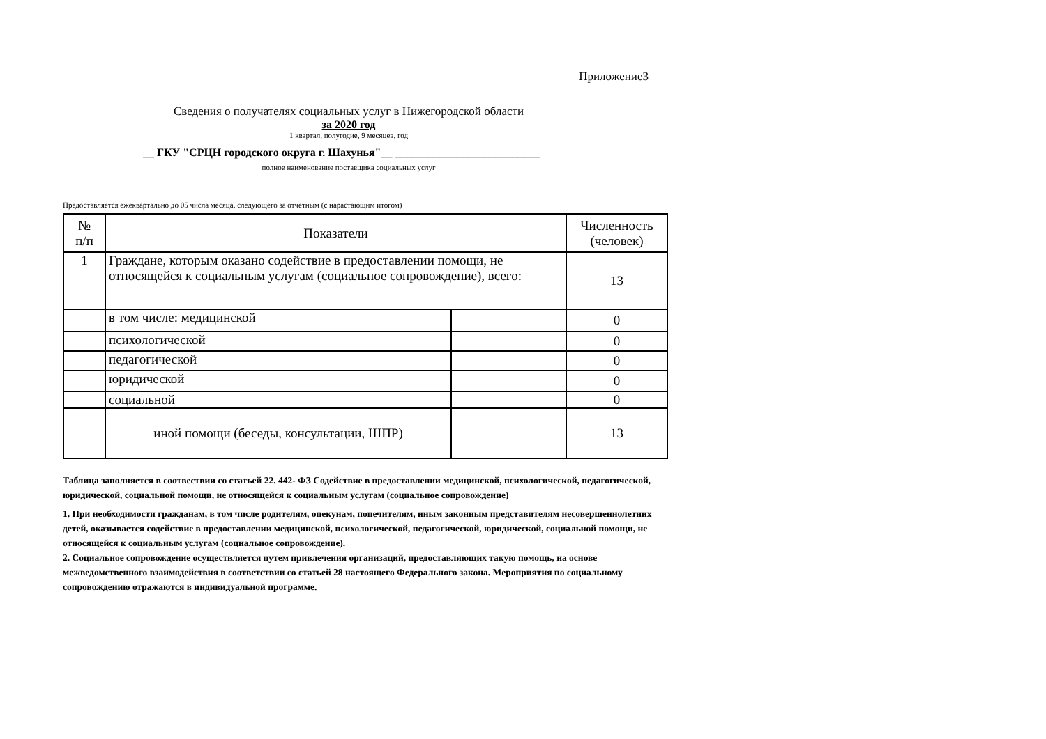Приложение3
Сведения о получателях социальных услуг в Нижегородской области
за 2020 год
1 квартал, полугодие, 9 месяцев, год
__ ГКУ "СРЦН городского округа г. Шахунья"__ __________________________
полное наименование поставщика социальных услуг
Предоставляется ежеквартально до 05 числа месяца, следующего за отчетным (с нарастающим итогом)
| № п/п | Показатели | | Численность (человек) |
| 1 | Граждане, которым оказано содействие в предоставлении помощи, не относящейся к социальным услугам (социальное сопровождение), всего: | | 13 |
| | в том числе: медицинской | | 0 |
| | психологической | | 0 |
| | педагогической | | 0 |
| | юридической | | 0 |
| | социальной | | 0 |
| | иной помощи (беседы, консультации, ШПР) | | 13 |
Таблица заполняется в соотвествии со статьей 22. 442- ФЗ Содействие в предоставлении медицинской, психологической, педагогической, юридической, социальной помощи, не относящейся к социальным услугам (социальное сопровождение)
1. При необходимости гражданам, в том числе родителям, опекунам, попечителям, иным законным представителям несовершеннолетних детей, оказывается содействие в предоставлении медицинской, психологической, педагогической, юридической, социальной помощи, не относящейся к социальным услугам (социальное сопровождение).
2. Социальное сопровождение осуществляется путем привлечения организаций, предоставляющих такую помощь, на основе межведомственного взаимодействия в соответствии со статьей 28 настоящего Федерального закона. Мероприятия по социальному сопровождению отражаются в индивидуальной программе.